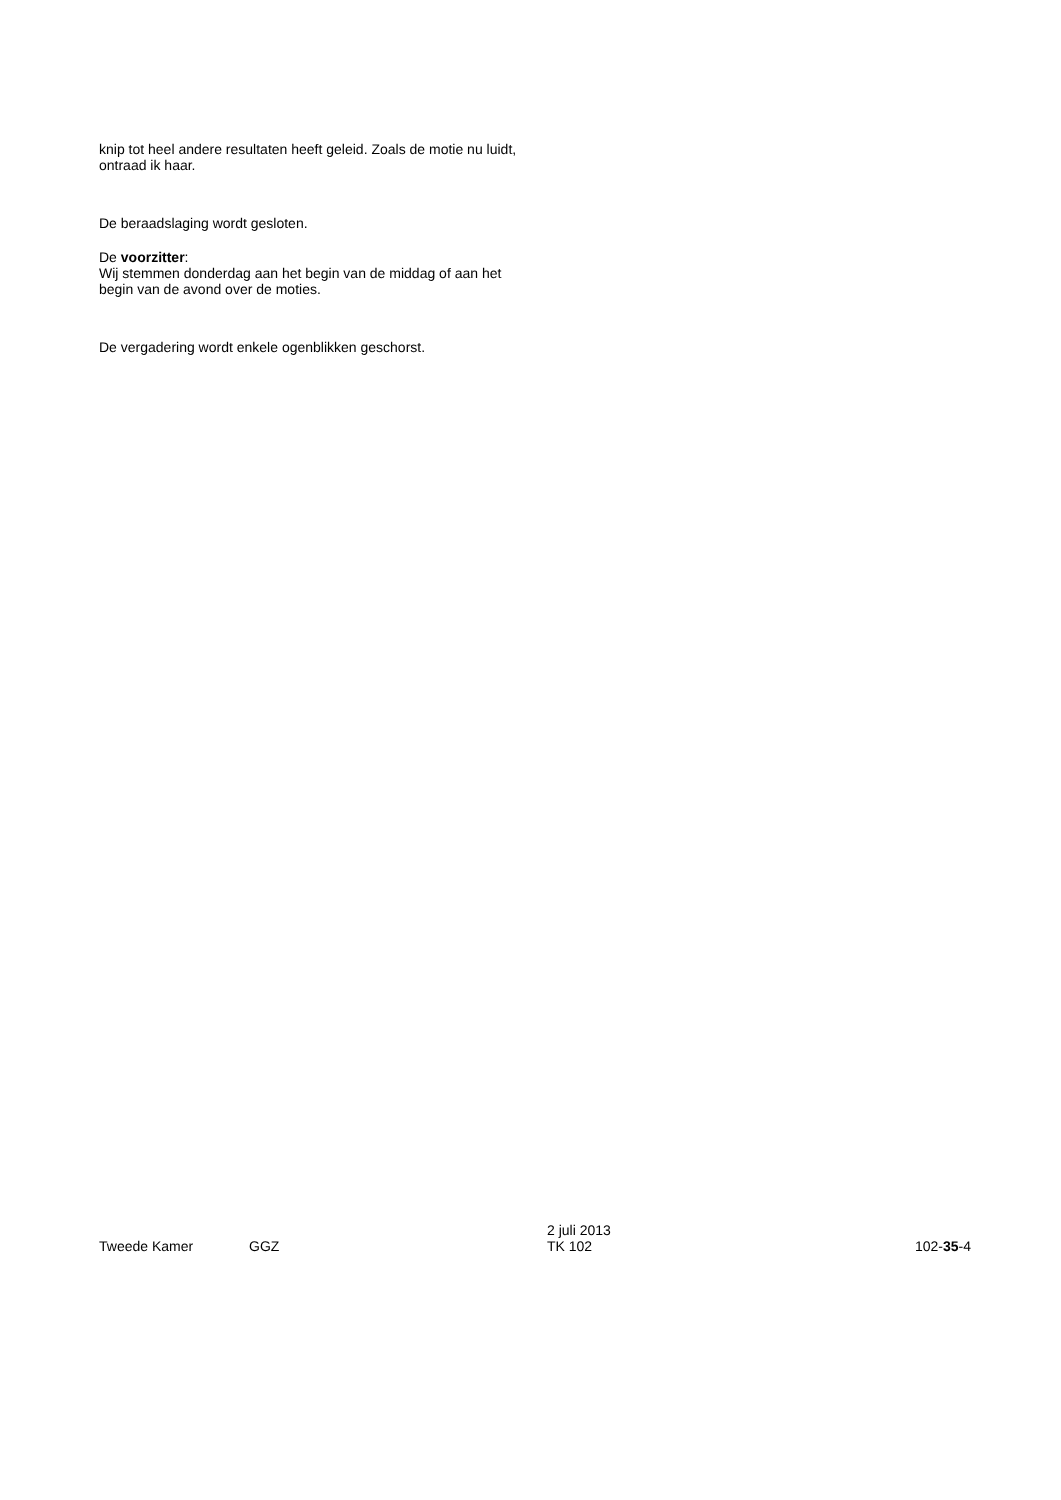knip tot heel andere resultaten heeft geleid. Zoals de motie nu luidt, ontraad ik haar.
De beraadslaging wordt gesloten.
De voorzitter:
Wij stemmen donderdag aan het begin van de middag of aan het begin van de avond over de moties.
De vergadering wordt enkele ogenblikken geschorst.
Tweede Kamer
GGZ
2 juli 2013
TK 102
102-35-4